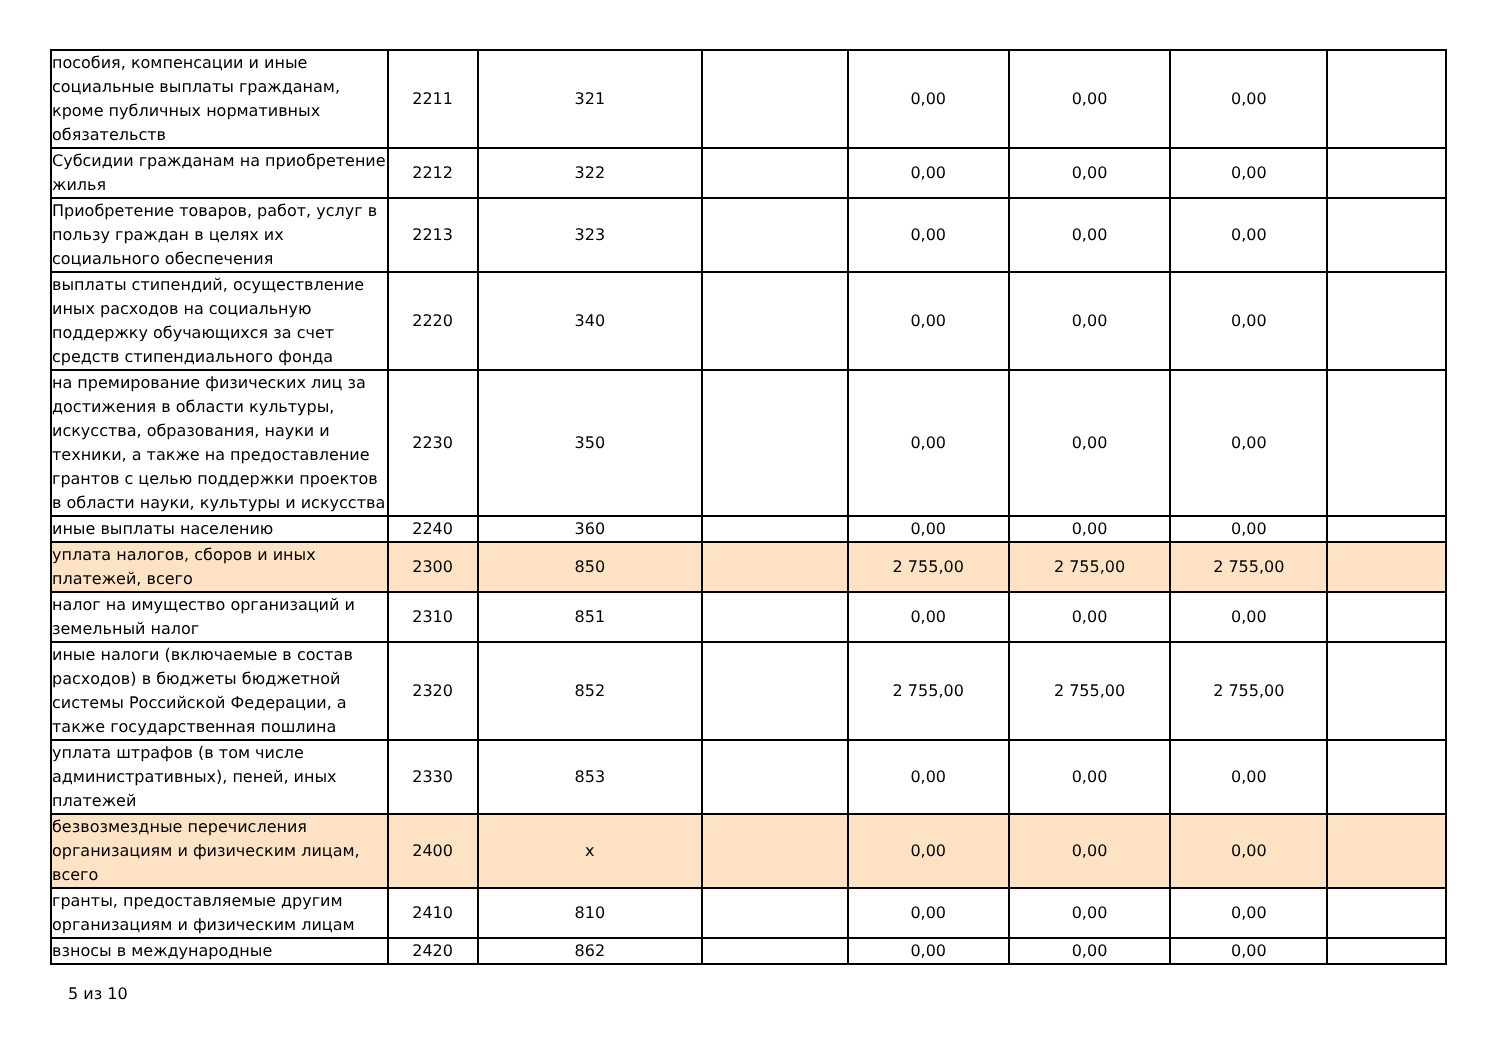| пособия, компенсации и иные социальные выплаты гражданам, кроме публичных нормативных обязательств | 2211 | 321 | | 0,00 | 0,00 | 0,00 | |
| Субсидии гражданам на приобретение жилья | 2212 | 322 | | 0,00 | 0,00 | 0,00 | |
| Приобретение товаров, работ, услуг в пользу граждан в целях их социального обеспечения | 2213 | 323 | | 0,00 | 0,00 | 0,00 | |
| выплаты стипендий, осуществление иных расходов на социальную поддержку обучающихся за счет средств стипендиального фонда | 2220 | 340 | | 0,00 | 0,00 | 0,00 | |
| на премирование физических лиц за достижения в области культуры, искусства, образования, науки и техники, а также на предоставление грантов с целью поддержки проектов в области науки, культуры и искусства | 2230 | 350 | | 0,00 | 0,00 | 0,00 | |
| иные выплаты населению | 2240 | 360 | | 0,00 | 0,00 | 0,00 | |
| уплата налогов, сборов и иных платежей, всего | 2300 | 850 | | 2 755,00 | 2 755,00 | 2 755,00 | |
| налог на имущество организаций и земельный налог | 2310 | 851 | | 0,00 | 0,00 | 0,00 | |
| иные налоги (включаемые в состав расходов) в бюджеты бюджетной системы Российской Федерации, а также государственная пошлина | 2320 | 852 | | 2 755,00 | 2 755,00 | 2 755,00 | |
| уплата штрафов (в том числе административных), пеней, иных платежей | 2330 | 853 | | 0,00 | 0,00 | 0,00 | |
| безвозмездные перечисления организациям и физическим лицам, всего | 2400 | x | | 0,00 | 0,00 | 0,00 | |
| гранты, предоставляемые другим организациям и физическим лицам | 2410 | 810 | | 0,00 | 0,00 | 0,00 | |
| взносы в международные | 2420 | 862 | | 0,00 | 0,00 | 0,00 | |
5 из 10